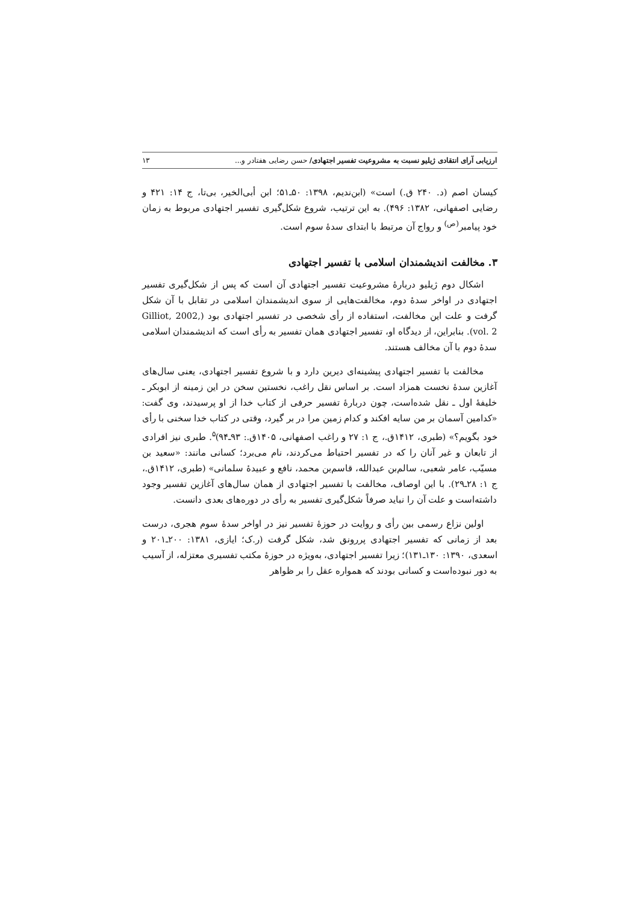ارزیابی آرای انتقادی ژیلیو نسبت به مشروعیت تفسیر اجتهادی/ حسن رضایی هفتادر و... ۱۳
کیسان اصم (د. ۲۴۰ ق.) است» (ابن‌ندیم، ۱۳۹۸: ۵۰ـ۵۱؛ ابن أبی‌الخیر، بی‌تا، ج ۱۴: ۴۲۱ و رضایی اصفهانی، ۱۳۸۲: ۴۹۶). به این ترتیب، شروع شکل‌گیری تفسیر اجتهادی مربوط به زمان خود پیامبر<sup>(ص)</sup> و رواج آن مرتبط با ابتدای سدهٔ سوم است.
۳. مخالفت اندیشمندان اسلامی با تفسیر اجتهادی
اشکال دوم ژیلیو دربارهٔ مشروعیت تفسیر اجتهادی آن است که پس از شکل‌گیری تفسیر اجتهادی در اواخر سدهٔ دوم، مخالفت‌هایی از سوی اندیشمندان اسلامی در تقابل با آن شکل گرفت و علت این مخالفت، استفاده از رأی شخصی در تفسیر اجتهادی بود (Gilliot, 2002, vol. 2). بنابراین، از دیدگاه او، تفسیر اجتهادی همان تفسیر به رأی است که اندیشمندان اسلامی سدهٔ دوم با آن مخالف هستند.
مخالفت با تفسیر اجتهادی پیشینه‌ای دیرین دارد و با شروع تفسیر اجتهادی، یعنی سال‌های آغازین سدهٔ نخست همزاد است. بر اساس نقل راغب، نخستین سخن در این زمینه از ابوبکر ـ خلیفهٔ اول ـ نقل شده‌است، چون دربارهٔ تفسیر حرفی از کتاب خدا از او پرسیدند، وی گفت: «کدامین آسمان بر من سایه افکند و کدام زمین مرا در بر گیرد، وقتی در کتاب خدا سخنی با رأی خود بگویم؟» (طبری، ۱۴۱۲ق.، ج ۱: ۲۷ و راغب اصفهانی، ۱۴۰۵ق.: ۹۳ـ۹۴)<sup>۵</sup>. طبری نیز افرادی از تابعان و غیر آنان را که در تفسیر احتیاط می‌کردند، نام می‌برد؛ کسانی مانند: «سعید بن مسیّب، عامر شعبی، سالم‌بن عبدالله، قاسم‌بن محمد، نافع و عبیدهٔ سلمانی» (طبری، ۱۴۱۲ق.، ج ۱: ۲۸ـ۲۹). با این اوصاف، مخالفت با تفسیر اجتهادی از همان سال‌های آغازین تفسیر وجود داشته‌است و علت آن را نباید صرفاً شکل‌گیری تفسیر به رأی در دوره‌های بعدی دانست.
اولین نزاع رسمی بین رأی و روایت در حوزهٔ تفسیر نیز در اواخر سدهٔ سوم هجری، درست بعد از زمانی که تفسیر اجتهادی پررونق شد، شکل گرفت (ر.ک؛ ایازی، ۱۳۸۱: ۲۰۰ـ۲۰۱ و اسعدی، ۱۳۹۰: ۱۳۰ـ۱۳۱)؛ زیرا تفسیر اجتهادی، به‌ویژه در حوزهٔ مکتب تفسیری معتزله، از آسیب به دور نبوده‌است و کسانی بودند که همواره عقل را بر ظواهر